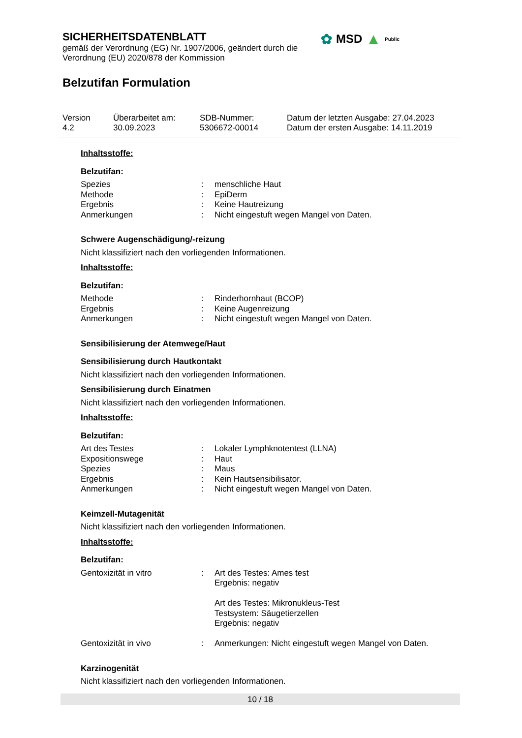SICHERHEITSDATENBLATT
gemäß der Verordnung (EG) Nr. 1907/2006, geändert durch die
Verordnung (EU) 2020/878 der Kommission
Belzutifan Formulation
✿ MSD ▲ Public
Version
4.2
Überarbeitet am:
30.09.2023
SDB-Nummer:
5306672-00014
Datum der letzten Ausgabe: 27.04.2023
Datum der ersten Ausgabe: 14.11.2019
Inhaltsstoffe:
Belzutifan:
| Spezies | : | menschliche Haut |
| Methode | : | EpiDerm |
| Ergebnis | : | Keine Hautreizung |
| Anmerkungen | : | Nicht eingestuft wegen Mangel von Daten. |
Schwere Augenschädigung/-reizung
Nicht klassifiziert nach den vorliegenden Informationen.
Inhaltsstoffe:
Belzutifan:
| Methode | : | Rinderhornhaut (BCOP) |
| Ergebnis | : | Keine Augenreizung |
| Anmerkungen | : | Nicht eingestuft wegen Mangel von Daten. |
Sensibilisierung der Atemwege/Haut
Sensibilisierung durch Hautkontakt
Nicht klassifiziert nach den vorliegenden Informationen.
Sensibilisierung durch Einatmen
Nicht klassifiziert nach den vorliegenden Informationen.
Inhaltsstoffe:
Belzutifan:
| Art des Testes | : | Lokaler Lymphknotentest (LLNA) |
| Expositionswege | : | Haut |
| Spezies | : | Maus |
| Ergebnis | : | Kein Hautsensibilisator. |
| Anmerkungen | : | Nicht eingestuft wegen Mangel von Daten. |
Keimzell-Mutagenität
Nicht klassifiziert nach den vorliegenden Informationen.
Inhaltsstoffe:
Belzutifan:
| Gentoxizität in vitro | : | Art des Testes: Ames test Ergebnis: negativ Art des Testes: Mikronukleus-Test Testsystem: Säugetierzellen Ergebnis: negativ |
| Gentoxizität in vivo | : | Anmerkungen: Nicht eingestuft wegen Mangel von Daten. |
Karzinogenität
Nicht klassifiziert nach den vorliegenden Informationen.
10 / 18